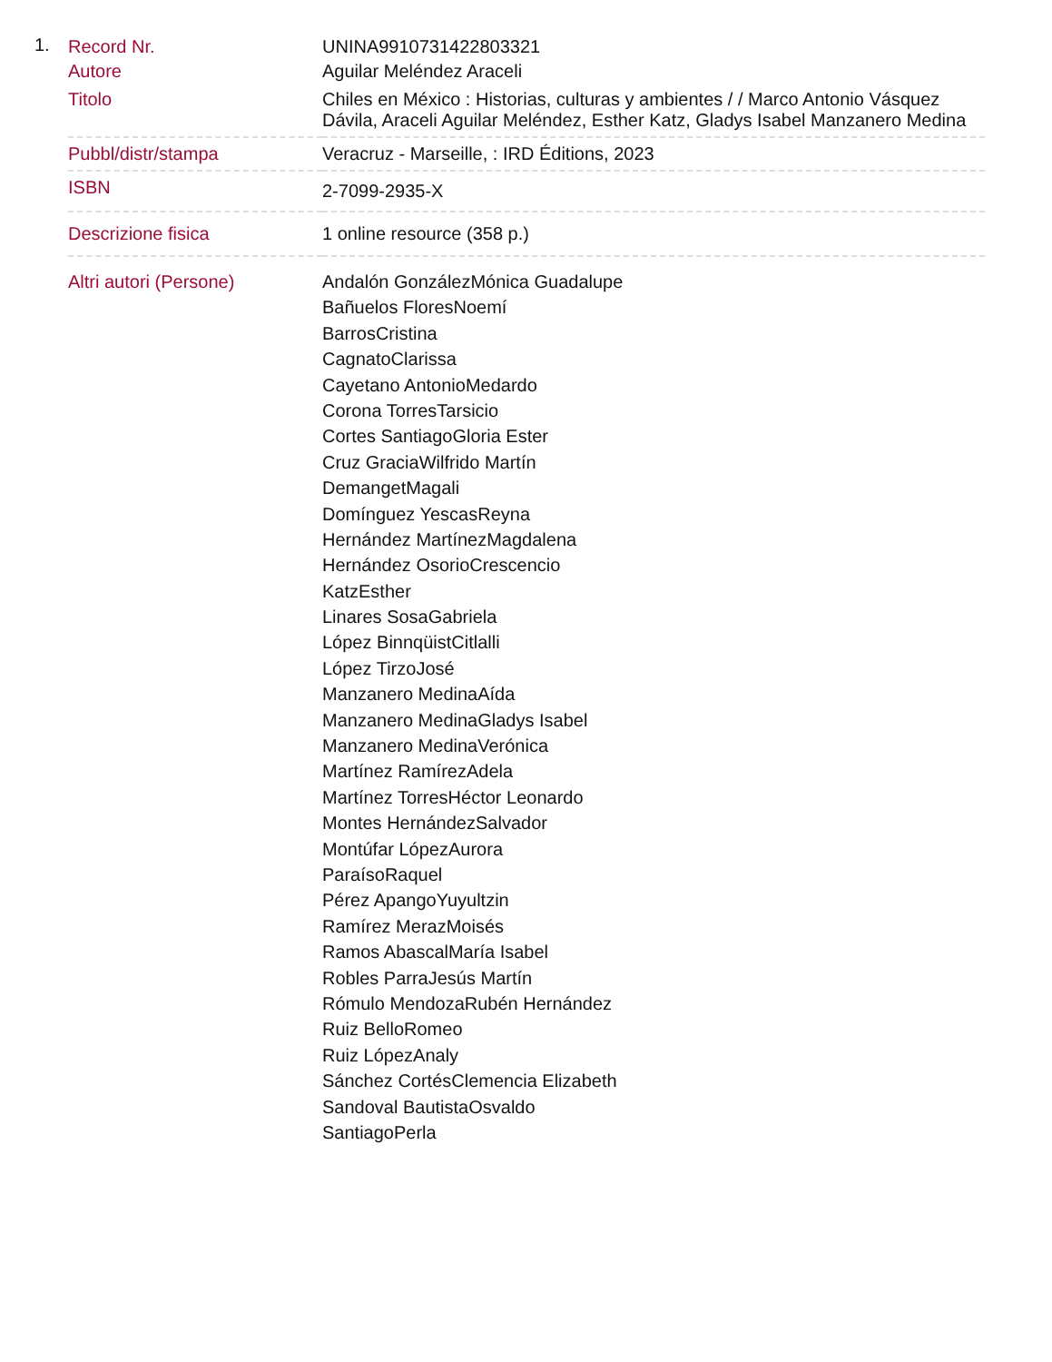1.
| Record Nr. | UNINA9910731422803321 |
| Autore | Aguilar Meléndez Araceli |
| Titolo | Chiles en México : Historias, culturas y ambientes / / Marco Antonio Vásquez Dávila, Araceli Aguilar Meléndez, Esther Katz, Gladys Isabel Manzanero Medina |
| Pubbl/distr/stampa | Veracruz - Marseille, : IRD Éditions, 2023 |
| ISBN | 2-7099-2935-X |
| Descrizione fisica | 1 online resource (358 p.) |
| Altri autori (Persone) | Andalón GonzálezMónica Guadalupe Bañuelos FloresNoemí BarrosCristina CagnatoClarissa Cayetano AntonioMedardo Corona TorresTarsicio Cortes SantiagoGloria Ester Cruz GraciaWilfrido Martín DemangetMagali Domínguez YescasReyna Hernández MartínezMagdalena Hernández OsorioCrescencio KatzEsther Linares SosaGabriela López BinnqüistCitlalli López TirzoJosé Manzanero MedinaAída Manzanero MedinaGladys Isabel Manzanero MedinaVerónica Martínez RamírezAdela Martínez TorresHéctor Leonardo Montes HernándezSalvador Montúfar LópezAurora ParaísoRaquel Pérez ApangoYuyultzin Ramírez MerazMoisés Ramos AbascalMaría Isabel Robles ParraJesús Martín Rómulo MendozaRubén Hernández Ruiz BelloRomeo Ruiz LópezAnaly Sánchez CortésClemencia Elizabeth Sandoval BautistaOsvaldo SantiagoPerla |